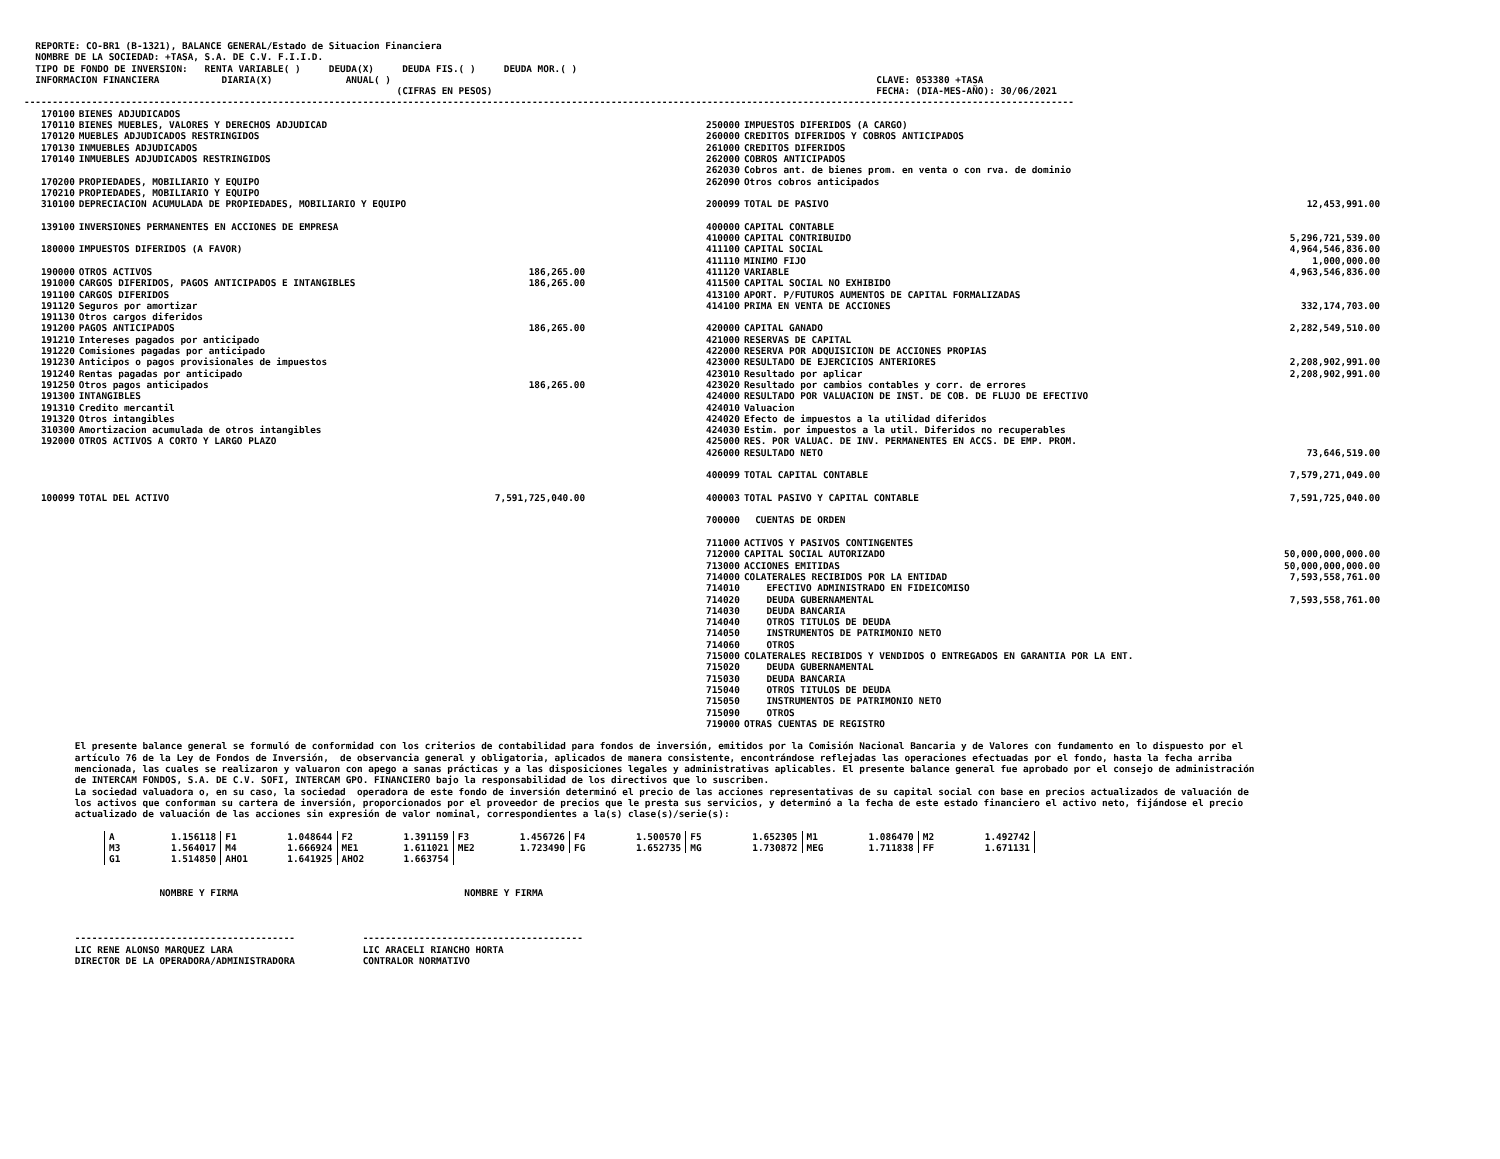REPORTE: CO-BR1 (B-1321), BALANCE GENERAL/Estado de Situacion Financiera
  NOMBRE DE LA SOCIEDAD: +TASA, S.A. DE C.V. F.I.I.D.
  TIPO DE FONDO DE INVERSION:   RENTA VARIABLE( )     DEUDA(X)     DEUDA FIS.( )     DEUDA MOR.( )
  INFORMACION FINANCIERA           DIARIA(X)             ANUAL( )                                                                                      CLAVE: 053380 +TASA
                                                                  (CIFRAS EN PESOS)                                                                    FECHA: (DIA-MES-AÑO): 30/06/2021
------------------------------------------------------------------------------------------------------------------------------------------------------------------------------------------
| 170100 | BIENES ADJUDICADOS | |
| 170110 | BIENES MUEBLES, VALORES Y DERECHOS ADJUDICAD | |
| 170120 | MUEBLES ADJUDICADOS RESTRINGIDOS | |
| 170130 | INMUEBLES ADJUDICADOS | |
| 170140 | INMUEBLES ADJUDICADOS RESTRINGIDOS | |
| 170200 | PROPIEDADES, MOBILIARIO Y EQUIPO | |
| 170210 | PROPIEDADES, MOBILIARIO Y EQUIPO | |
| 310100 | DEPRECIACION ACUMULADA DE PROPIEDADES, MOBILIARIO Y EQUIPO | |
| 139100 | INVERSIONES PERMANENTES EN ACCIONES DE EMPRESA | |
| 180000 | IMPUESTOS DIFERIDOS (A FAVOR) | |
| 190000 | OTROS ACTIVOS | 186,265.00 |
| 191000 | CARGOS DIFERIDOS, PAGOS ANTICIPADOS E INTANGIBLES | 186,265.00 |
| 191100 | CARGOS DIFERIDOS | |
| 191120 | Seguros por amortizar | |
| 191130 | Otros cargos diferidos | |
| 191200 | PAGOS ANTICIPADOS | 186,265.00 |
| 191210 | Intereses pagados por anticipado | |
| 191220 | Comisiones pagadas por anticipado | |
| 191230 | Anticipos o pagos provisionales de impuestos | |
| 191240 | Rentas pagadas por anticipado | |
| 191250 | Otros pagos anticipados | 186,265.00 |
| 191300 | INTANGIBLES | |
| 191310 | Credito mercantil | |
| 191320 | Otros intangibles | |
| 310300 | Amortizacion acumulada de otros intangibles | |
| 192000 | OTROS ACTIVOS A CORTO Y LARGO PLAZO | |
| 100099 | TOTAL DEL ACTIVO | 7,591,725,040.00 |
| 250000 | IMPUESTOS DIFERIDOS (A CARGO) | |
| 260000 | CREDITOS DIFERIDOS Y COBROS ANTICIPADOS | |
| 261000 | CREDITOS DIFERIDOS | |
| 262000 | COBROS ANTICIPADOS | |
| 262030 | Cobros ant. de bienes prom. en venta o con rva. de dominio | |
| 262090 | Otros cobros anticipados | |
| 200099 | TOTAL DE PASIVO | 12,453,991.00 |
| 400000 | CAPITAL CONTABLE | |
| 410000 | CAPITAL CONTRIBUIDO | 5,296,721,539.00 |
| 411100 | CAPITAL SOCIAL | 4,964,546,836.00 |
| 411110 | MINIMO FIJO | 1,000,000.00 |
| 411120 | VARIABLE | 4,963,546,836.00 |
| 411500 | CAPITAL SOCIAL NO EXHIBIDO | |
| 413100 | APORT. P/FUTUROS AUMENTOS DE CAPITAL FORMALIZADAS | |
| 414100 | PRIMA EN VENTA DE ACCIONES | 332,174,703.00 |
| 420000 | CAPITAL GANADO | 2,282,549,510.00 |
| 421000 | RESERVAS DE CAPITAL | |
| 422000 | RESERVA POR ADQUISICION DE ACCIONES PROPIAS | |
| 423000 | RESULTADO DE EJERCICIOS ANTERIORES | 2,208,902,991.00 |
| 423010 | Resultado por aplicar | 2,208,902,991.00 |
| 423020 | Resultado por cambios contables y corr. de errores | |
| 424000 | RESULTADO POR VALUACION DE INST. DE COB. DE FLUJO DE EFECTIVO | |
| 424010 | Valuacion | |
| 424020 | Efecto de impuestos a la utilidad diferidos | |
| 424030 | Estim. por impuestos a la util. Diferidos no recuperables | |
| 425000 | RES. POR VALUAC. DE INV. PERMANENTES EN ACCS. DE EMP. PROM. | |
| 426000 | RESULTADO NETO | 73,646,519.00 |
| 400099 | TOTAL CAPITAL CONTABLE | 7,579,271,049.00 |
| 400003 | TOTAL PASIVO Y CAPITAL CONTABLE | 7,591,725,040.00 |
| 700000 | CUENTAS DE ORDEN | |
| 711000 | ACTIVOS Y PASIVOS CONTINGENTES | |
| 712000 | CAPITAL SOCIAL AUTORIZADO | 50,000,000,000.00 |
| 713000 | ACCIONES EMITIDAS | 50,000,000,000.00 |
| 714000 | COLATERALES RECIBIDOS POR LA ENTIDAD | 7,593,558,761.00 |
| 714010 | EFECTIVO ADMINISTRADO EN FIDEICOMISO | |
| 714020 | DEUDA GUBERNAMENTAL | 7,593,558,761.00 |
| 714030 | DEUDA BANCARIA | |
| 714040 | OTROS TITULOS DE DEUDA | |
| 714050 | INSTRUMENTOS DE PATRIMONIO NETO | |
| 714060 | OTROS | |
| 715000 | COLATERALES RECIBIDOS Y VENDIDOS O ENTREGADOS EN GARANTIA POR LA ENT. | |
| 715020 | DEUDA GUBERNAMENTAL | |
| 715030 | DEUDA BANCARIA | |
| 715040 | OTROS TITULOS DE DEUDA | |
| 715050 | INSTRUMENTOS DE PATRIMONIO NETO | |
| 715090 | OTROS | |
| 719000 | OTRAS CUENTAS DE REGISTRO | |
         El presente balance general se formuló de conformidad con los criterios de contabilidad para fondos de inversión, emitidos por la Comisión Nacional Bancaria y de Valores con fundamento en lo dispuesto por el
         artículo 76 de la Ley de Fondos de Inversión,  de observancia general y obligatoria, aplicados de manera consistente, encontrándose reflejadas las operaciones efectuadas por el fondo, hasta la fecha arriba
         mencionada, las cuales se realizaron y valuaron con apego a sanas prácticas y a las disposiciones legales y administrativas aplicables. El presente balance general fue aprobado por el consejo de administración
         de INTERCAM FONDOS, S.A. DE C.V. SOFI, INTERCAM GPO. FINANCIERO bajo la responsabilidad de los directivos que lo suscriben.
         La sociedad valuadora o, en su caso, la sociedad  operadora de este fondo de inversión determinó el precio de las acciones representativas de su capital social con base en precios actualizados de valuación de
         los activos que conforman su cartera de inversión, proporcionados por el proveedor de precios que le presta sus servicios, y determinó a la fecha de este estado financiero el activo neto, fijándose el precio
         actualizado de valuación de las acciones sin expresión de valor nominal, correspondientes a la(s) clase(s)/serie(s):
| A 1.156118 | F1 1.048644 | F2 1.391159 | F3 1.456726 | F4 1.500570 | F5 1.652305 | M1 1.086470 | M2 1.492742 |
| M3 1.564017 | M4 1.666924 | ME1 1.611021 | ME2 1.723490 | FG 1.652735 | MG 1.730872 | MEG 1.711838 | FF 1.671131 |
| G1 1.514850 | AHO1 1.641925 | AHO2 1.663754 | | | | | |
                        NOMBRE Y FIRMA                                        NOMBRE Y FIRMA



         ---------------------------------------            ---------------------------------------
         LIC RENE ALONSO MARQUEZ LARA                       LIC ARACELI RIANCHO HORTA
         DIRECTOR DE LA OPERADORA/ADMINISTRADORA            CONTRALOR NORMATIVO